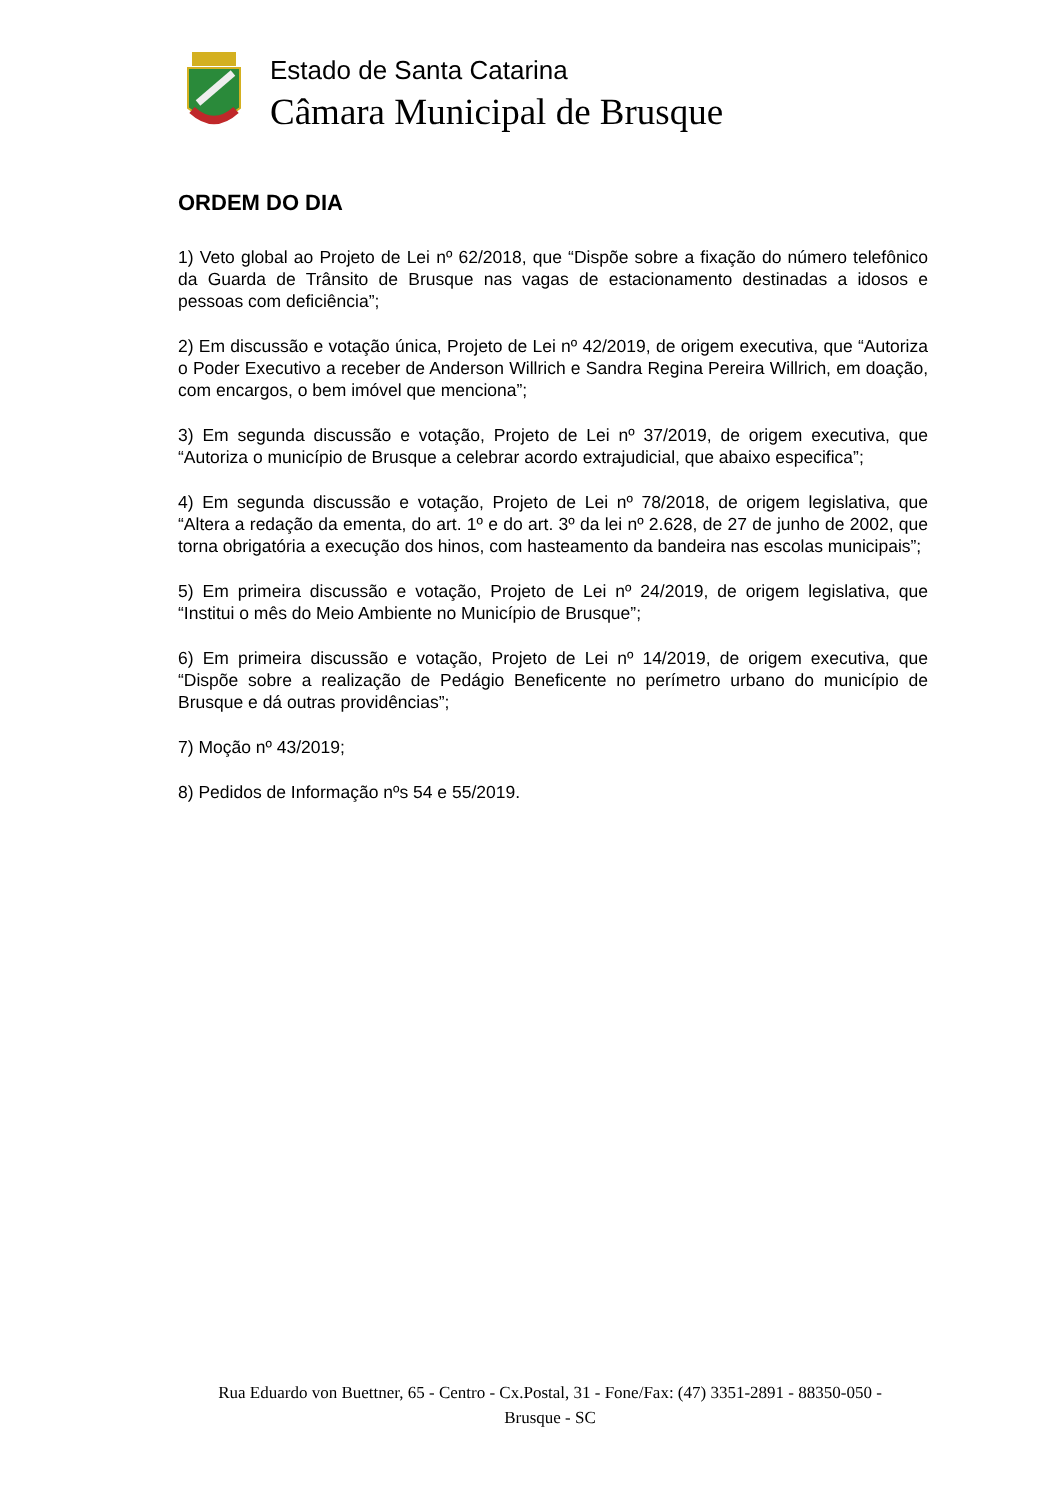Estado de Santa Catarina
Câmara Municipal de Brusque
ORDEM DO DIA
1) Veto global ao Projeto de Lei nº 62/2018, que “Dispõe sobre a fixação do número telefônico da Guarda de Trânsito de Brusque nas vagas de estacionamento destinadas a idosos e pessoas com deficiência”;
2) Em discussão e votação única, Projeto de Lei nº 42/2019, de origem executiva, que “Autoriza o Poder Executivo a receber de Anderson Willrich e Sandra Regina Pereira Willrich, em doação, com encargos, o bem imóvel que menciona”;
3) Em segunda discussão e votação, Projeto de Lei nº 37/2019, de origem executiva, que “Autoriza o município de Brusque a celebrar acordo extrajudicial, que abaixo especifica”;
4) Em segunda discussão e votação, Projeto de Lei nº 78/2018, de origem legislativa, que “Altera a redação da ementa, do art. 1º e do art. 3º da lei nº 2.628, de 27 de junho de 2002, que torna obrigatória a execução dos hinos, com hasteamento da bandeira nas escolas municipais”;
5) Em primeira discussão e votação, Projeto de Lei nº 24/2019, de origem legislativa, que “Institui o mês do Meio Ambiente no Município de Brusque”;
6) Em primeira discussão e votação, Projeto de Lei nº 14/2019, de origem executiva, que “Dispõe sobre a realização de Pedágio Beneficente no perímetro urbano do município de Brusque e dá outras providências”;
7) Moção nº 43/2019;
8) Pedidos de Informação nºs 54 e 55/2019.
Rua Eduardo von Buettner, 65 - Centro - Cx.Postal, 31 - Fone/Fax: (47) 3351-2891 - 88350-050 -
Brusque - SC